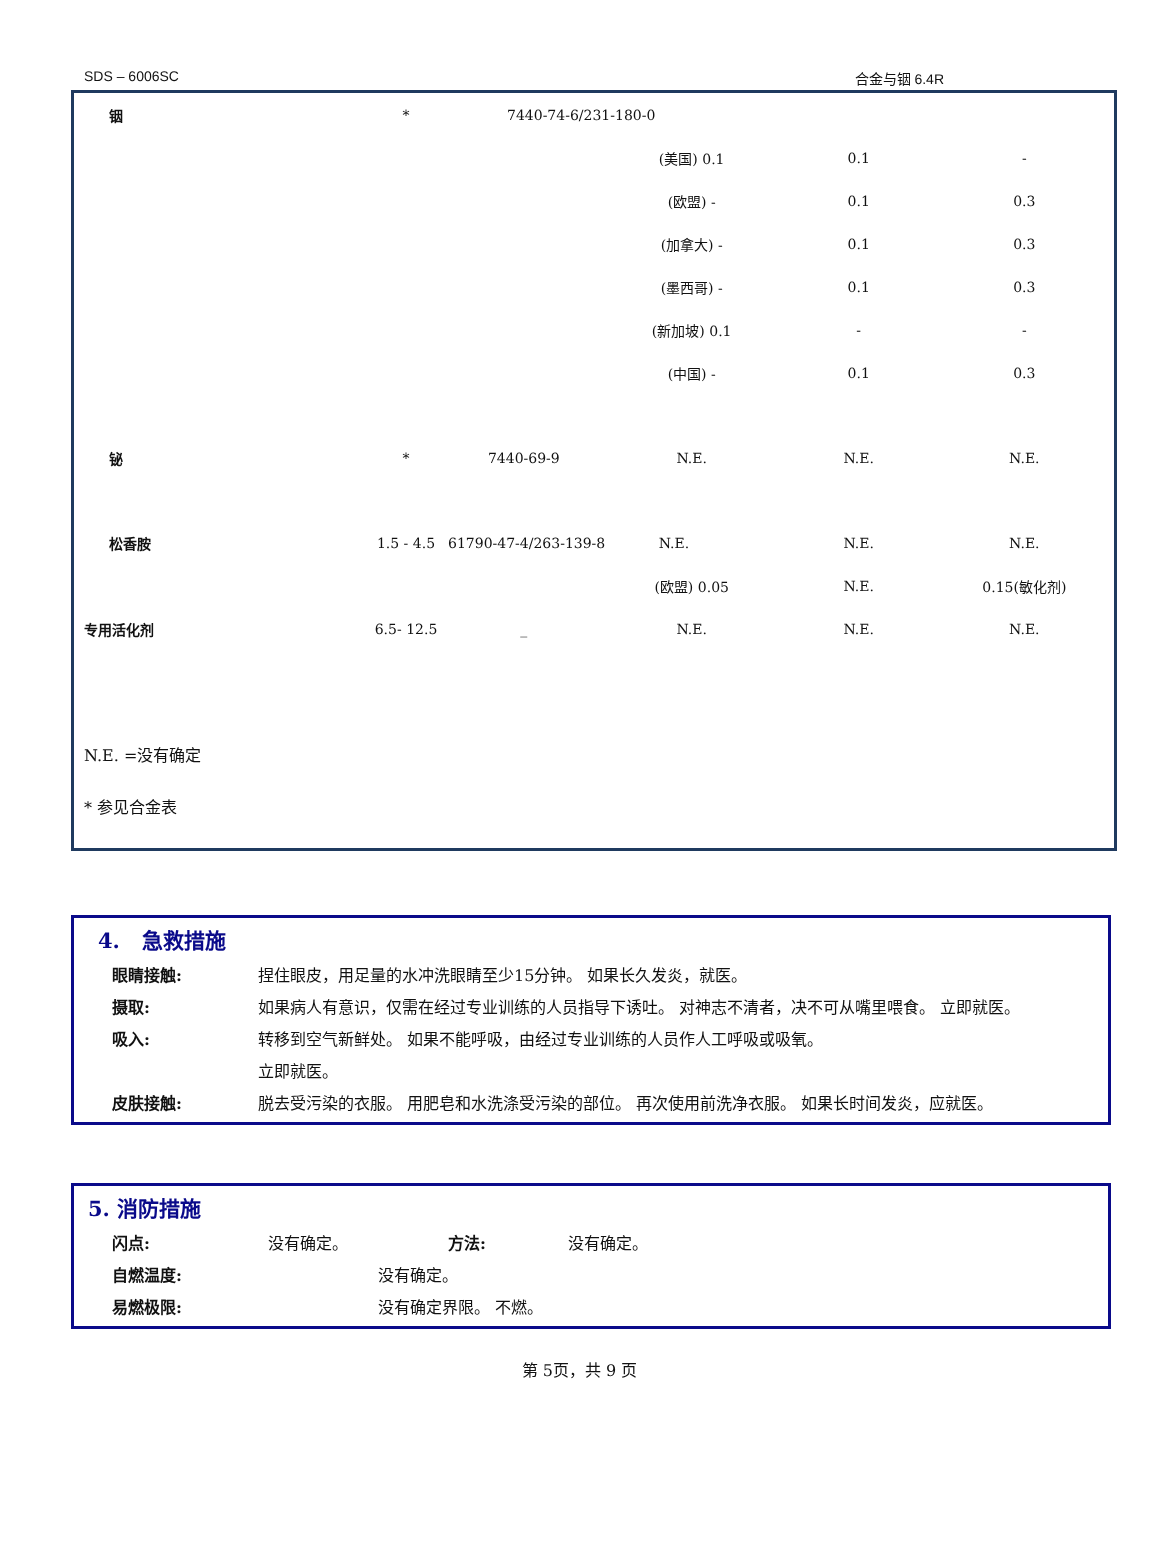SDS – 6006SC 合金与铟 6.4R
| 铟 | * | 7440-74-6/231-180-0 | | | |
| | | | (美国) 0.1 | 0.1 | - |
| | | | (欧盟) - | 0.1 | 0.3 |
| | | | (加拿大) - | 0.1 | 0.3 |
| | | | (墨西哥) - | 0.1 | 0.3 |
| | | | (新加坡) 0.1 | - | - |
| | | | (中国) - | 0.1 | 0.3 |
| 铋 | * | 7440-69-9 | N.E. | N.E. | N.E. |
| 松香胺 | 1.5 - 4.5 | 61790-47-4/263-139-8 N.E. | | N.E. | N.E. |
| | | | (欧盟) 0.05 | N.E. | 0.15(敏化剂) |
| 专用活化剂 | 6.5- 12.5 | _ | N.E. | N.E. | N.E. |
| N.E. =没有确定 | | | | | |
| * 参见合金表 | | | | | |
4. 急救措施
眼睛接触: 捏住眼皮，用足量的水冲洗眼睛至少15分钟。 如果长久发炎，就医。
摄取: 如果病人有意识，仅需在经过专业训练的人员指导下诱吐。 对神志不清者，决不可从嘴里喂食。 立即就医。
吸入: 转移到空气新鲜处。 如果不能呼吸，由经过专业训练的人员作人工呼吸或吸氧。
立即就医。
皮肤接触: 脱去受污染的衣服。 用肥皂和水洗涤受污染的部位。 再次使用前洗净衣服。 如果长时间发炎，应就医。
5. 消防措施
闪点: 没有确定。 方法: 没有确定。
自燃温度: 没有确定。
易燃极限: 没有确定界限。 不燃。
第 5页，共 9 页